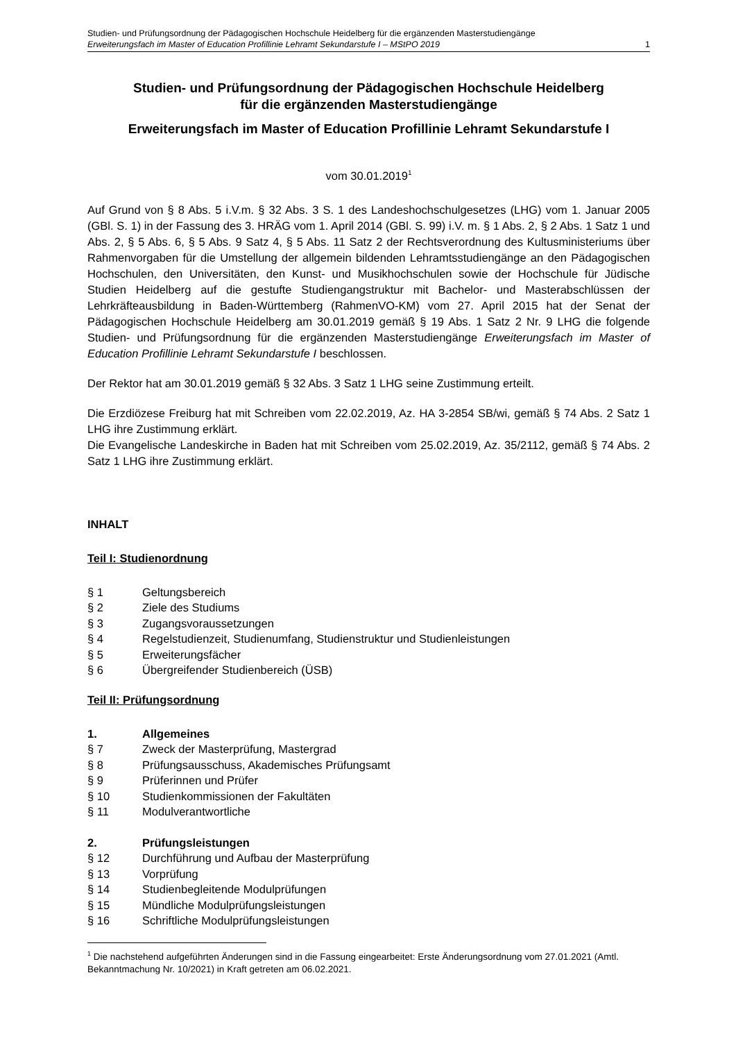Studien- und Prüfungsordnung der Pädagogischen Hochschule Heidelberg für die ergänzenden Masterstudiengänge
Erweiterungsfach im Master of Education Profillinie Lehramt Sekundarstufe I – MStPO 2019 1
Studien- und Prüfungsordnung der Pädagogischen Hochschule Heidelberg
für die ergänzenden Masterstudiengänge
Erweiterungsfach im Master of Education Profillinie Lehramt Sekundarstufe I
vom 30.01.2019<sup>1</sup>
Auf Grund von § 8 Abs. 5 i.V.m. § 32 Abs. 3 S. 1 des Landeshochschulgesetzes (LHG) vom 1. Januar 2005 (GBl. S. 1) in der Fassung des 3. HRÄG vom 1. April 2014 (GBl. S. 99) i.V. m. § 1 Abs. 2, § 2 Abs. 1 Satz 1 und Abs. 2, § 5 Abs. 6, § 5 Abs. 9 Satz 4, § 5 Abs. 11 Satz 2 der Rechtsverordnung des Kultusministeriums über Rahmenvorgaben für die Umstellung der allgemein bildenden Lehramtsstudiengänge an den Pädagogischen Hochschulen, den Universitäten, den Kunst- und Musikhochschulen sowie der Hochschule für Jüdische Studien Heidelberg auf die gestufte Studiengangstruktur mit Bachelor- und Masterabschlüssen der Lehrkräfteausbildung in Baden-Württemberg (RahmenVO-KM) vom 27. April 2015 hat der Senat der Pädagogischen Hochschule Heidelberg am 30.01.2019 gemäß § 19 Abs. 1 Satz 2 Nr. 9 LHG die folgende Studien- und Prüfungsordnung für die ergänzenden Masterstudiengänge Erweiterungsfach im Master of Education Profillinie Lehramt Sekundarstufe I beschlossen.
Der Rektor hat am 30.01.2019 gemäß § 32 Abs. 3 Satz 1 LHG seine Zustimmung erteilt.
Die Erzdiözese Freiburg hat mit Schreiben vom 22.02.2019, Az. HA 3-2854 SB/wi, gemäß § 74 Abs. 2 Satz 1 LHG ihre Zustimmung erklärt.
Die Evangelische Landeskirche in Baden hat mit Schreiben vom 25.02.2019, Az. 35/2112, gemäß § 74 Abs. 2 Satz 1 LHG ihre Zustimmung erklärt.
INHALT
Teil I: Studienordnung
§ 1 Geltungsbereich
§ 2 Ziele des Studiums
§ 3 Zugangsvoraussetzungen
§ 4 Regelstudienzeit, Studienumfang, Studienstruktur und Studienleistungen
§ 5 Erweiterungsfächer
§ 6 Übergreifender Studienbereich (ÜSB)
Teil II: Prüfungsordnung
1. Allgemeines
§ 7 Zweck der Masterprüfung, Mastergrad
§ 8 Prüfungsausschuss, Akademisches Prüfungsamt
§ 9 Prüferinnen und Prüfer
§ 10 Studienkommissionen der Fakultäten
§ 11 Modulverantwortliche
2. Prüfungsleistungen
§ 12 Durchführung und Aufbau der Masterprüfung
§ 13 Vorprüfung
§ 14 Studienbegleitende Modulprüfungen
§ 15 Mündliche Modulprüfungsleistungen
§ 16 Schriftliche Modulprüfungsleistungen
<sup>1</sup> Die nachstehend aufgeführten Änderungen sind in die Fassung eingearbeitet: Erste Änderungsordnung vom 27.01.2021 (Amtl. Bekanntmachung Nr. 10/2021) in Kraft getreten am 06.02.2021.